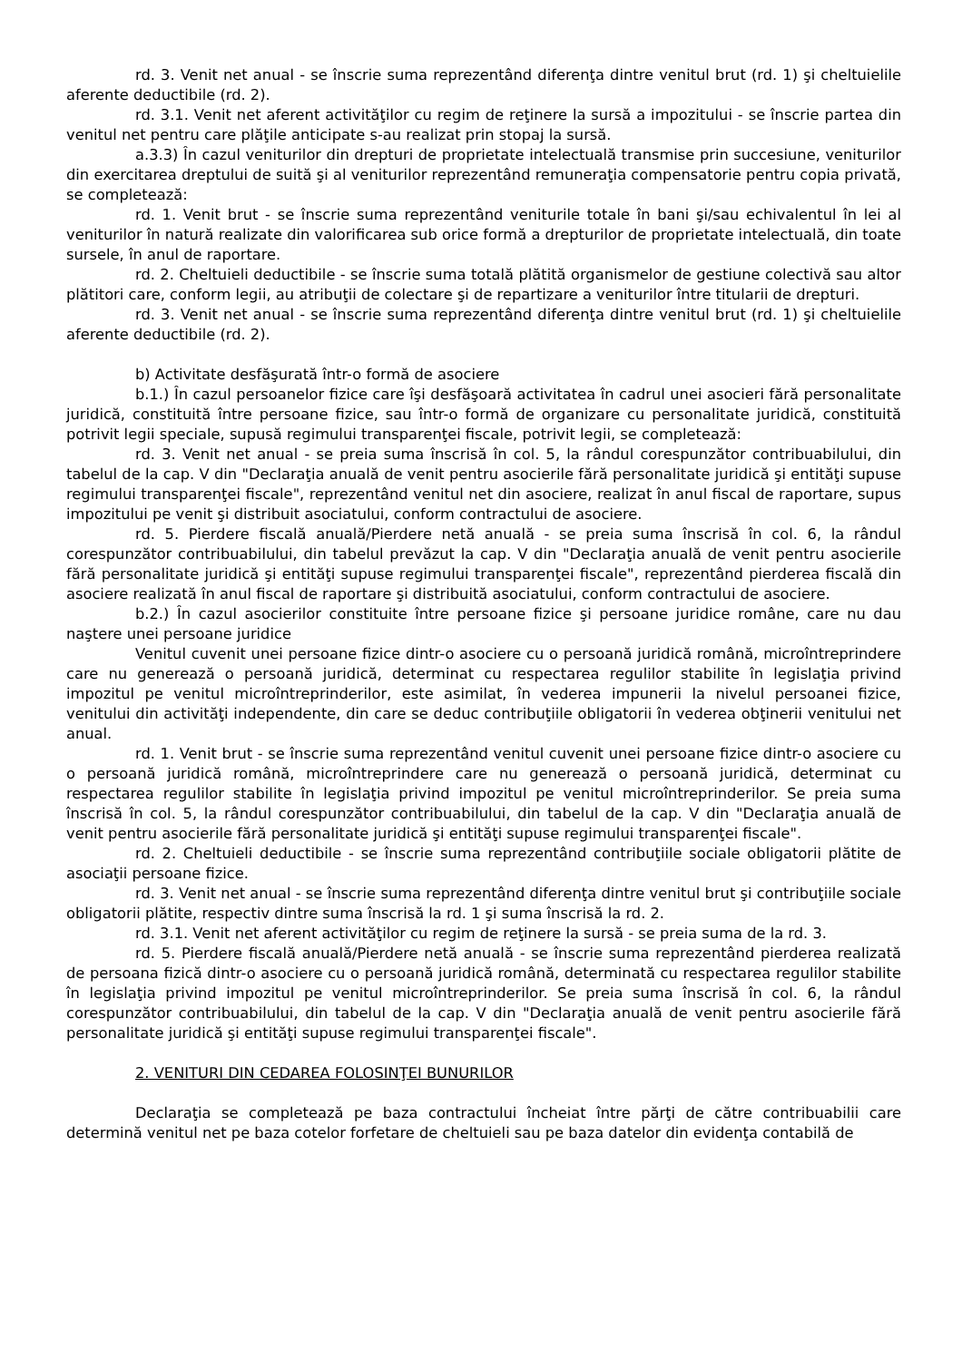rd. 3. Venit net anual - se înscrie suma reprezentând diferenţa dintre venitul brut (rd. 1) şi cheltuielile aferente deductibile (rd. 2).
rd. 3.1. Venit net aferent activităţilor cu regim de reţinere la sursă a impozitului - se înscrie partea din venitul net pentru care plăţile anticipate s-au realizat prin stopaj la sursă.
a.3.3) În cazul veniturilor din drepturi de proprietate intelectuală transmise prin succesiune, veniturilor din exercitarea dreptului de suită şi al veniturilor reprezentând remuneraţia compensatorie pentru copia privată, se completează:
rd. 1. Venit brut - se înscrie suma reprezentând veniturile totale în bani şi/sau echivalentul în lei al veniturilor în natură realizate din valorificarea sub orice formă a drepturilor de proprietate intelectuală, din toate sursele, în anul de raportare.
rd. 2. Cheltuieli deductibile - se înscrie suma totală plătită organismelor de gestiune colectivă sau altor plătitori care, conform legii, au atribuţii de colectare şi de repartizare a veniturilor între titularii de drepturi.
rd. 3. Venit net anual - se înscrie suma reprezentând diferenţa dintre venitul brut (rd. 1) şi cheltuielile aferente deductibile (rd. 2).
b) Activitate desfăşurată într-o formă de asociere
b.1.) În cazul persoanelor fizice care îşi desfăşoară activitatea în cadrul unei asocieri fără personalitate juridică, constituită între persoane fizice, sau într-o formă de organizare cu personalitate juridică, constituită potrivit legii speciale, supusă regimului transparenţei fiscale, potrivit legii, se completează:
rd. 3. Venit net anual - se preia suma înscrisă în col. 5, la rândul corespunzător contribuabilului, din tabelul de la cap. V din "Declaraţia anuală de venit pentru asocierile fără personalitate juridică şi entităţi supuse regimului transparenţei fiscale", reprezentând venitul net din asociere, realizat în anul fiscal de raportare, supus impozitului pe venit şi distribuit asociatului, conform contractului de asociere.
rd. 5. Pierdere fiscală anuală/Pierdere netă anuală - se preia suma înscrisă în col. 6, la rândul corespunzător contribuabilului, din tabelul prevăzut la cap. V din "Declaraţia anuală de venit pentru asocierile fără personalitate juridică şi entităţi supuse regimului transparenţei fiscale", reprezentând pierderea fiscală din asociere realizată în anul fiscal de raportare şi distribuită asociatului, conform contractului de asociere.
b.2.) În cazul asocierilor constituite între persoane fizice şi persoane juridice române, care nu dau naştere unei persoane juridice
Venitul cuvenit unei persoane fizice dintr-o asociere cu o persoană juridică română, microîntreprindere care nu generează o persoană juridică, determinat cu respectarea regulilor stabilite în legislaţia privind impozitul pe venitul microîntreprinderilor, este asimilat, în vederea impunerii la nivelul persoanei fizice, venitului din activităţi independente, din care se deduc contribuţiile obligatorii în vederea obţinerii venitului net anual.
rd. 1. Venit brut - se înscrie suma reprezentând venitul cuvenit unei persoane fizice dintr-o asociere cu o persoană juridică română, microîntreprindere care nu generează o persoană juridică, determinat cu respectarea regulilor stabilite în legislaţia privind impozitul pe venitul microîntreprinderilor. Se preia suma înscrisă în col. 5, la rândul corespunzător contribuabilului, din tabelul de la cap. V din "Declaraţia anuală de venit pentru asocierile fără personalitate juridică şi entităţi supuse regimului transparenţei fiscale".
rd. 2. Cheltuieli deductibile - se înscrie suma reprezentând contribuţiile sociale obligatorii plătite de asociaţii persoane fizice.
rd. 3. Venit net anual - se înscrie suma reprezentând diferenţa dintre venitul brut şi contribuţiile sociale obligatorii plătite, respectiv dintre suma înscrisă la rd. 1 şi suma înscrisă la rd. 2.
rd. 3.1. Venit net aferent activităţilor cu regim de reţinere la sursă - se preia suma de la rd. 3.
rd. 5. Pierdere fiscală anuală/Pierdere netă anuală - se înscrie suma reprezentând pierderea realizată de persoana fizică dintr-o asociere cu o persoană juridică română, determinată cu respectarea regulilor stabilite în legislaţia privind impozitul pe venitul microîntreprinderilor. Se preia suma înscrisă în col. 6, la rândul corespunzător contribuabilului, din tabelul de la cap. V din "Declaraţia anuală de venit pentru asocierile fără personalitate juridică şi entităţi supuse regimului transparenţei fiscale".
2. VENITURI DIN CEDAREA FOLOSINŢEI BUNURILOR
Declaraţia se completează pe baza contractului încheiat între părţi de către contribuabilii care determină venitul net pe baza cotelor forfetare de cheltuieli sau pe baza datelor din evidenţa contabilă de